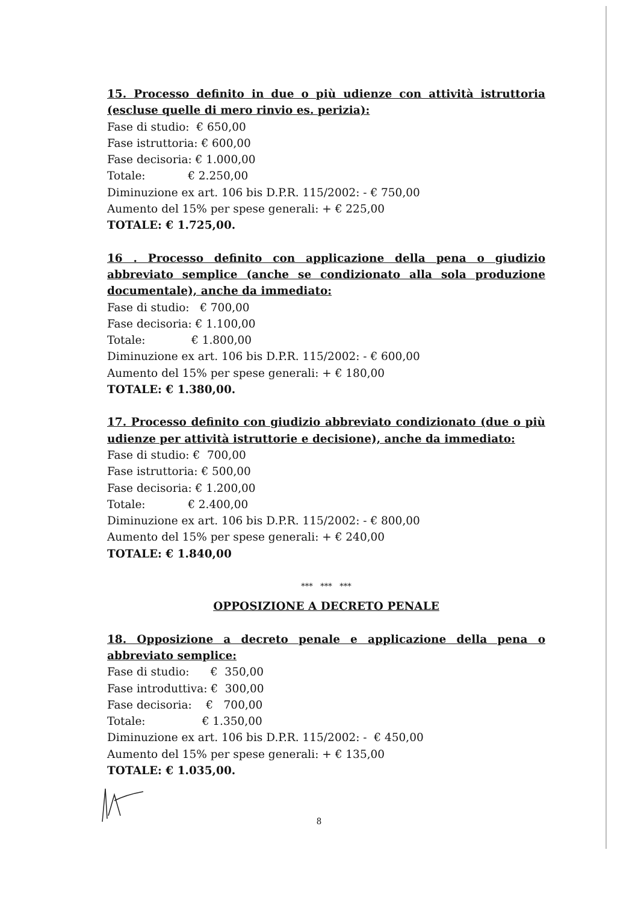15. Processo definito in due o più udienze con attività istruttoria (escluse quelle di mero rinvio es. perizia):
Fase di studio: € 650,00
Fase istruttoria: € 600,00
Fase decisoria: € 1.000,00
Totale: € 2.250,00
Diminuzione ex art. 106 bis D.P.R. 115/2002: - € 750,00
Aumento del 15% per spese generali: + € 225,00
TOTALE: € 1.725,00.
16 . Processo definito con applicazione della pena o giudizio abbreviato semplice (anche se condizionato alla sola produzione documentale), anche da immediato:
Fase di studio: € 700,00
Fase decisoria: € 1.100,00
Totale: € 1.800,00
Diminuzione ex art. 106 bis D.P.R. 115/2002: - € 600,00
Aumento del 15% per spese generali: + € 180,00
TOTALE: € 1.380,00.
17. Processo definito con giudizio abbreviato condizionato (due o più udienze per attività istruttorie e decisione), anche da immediato:
Fase di studio: € 700,00
Fase istruttoria: € 500,00
Fase decisoria: € 1.200,00
Totale: € 2.400,00
Diminuzione ex art. 106 bis D.P.R. 115/2002: - € 800,00
Aumento del 15% per spese generali: + € 240,00
TOTALE: € 1.840,00
*** *** ***
OPPOSIZIONE A DECRETO PENALE
18. Opposizione a decreto penale e applicazione della pena o abbreviato semplice:
Fase di studio: € 350,00
Fase introduttiva: € 300,00
Fase decisoria: € 700,00
Totale: € 1.350,00
Diminuzione ex art. 106 bis D.P.R. 115/2002: - € 450,00
Aumento del 15% per spese generali: + € 135,00
TOTALE: € 1.035,00.
8